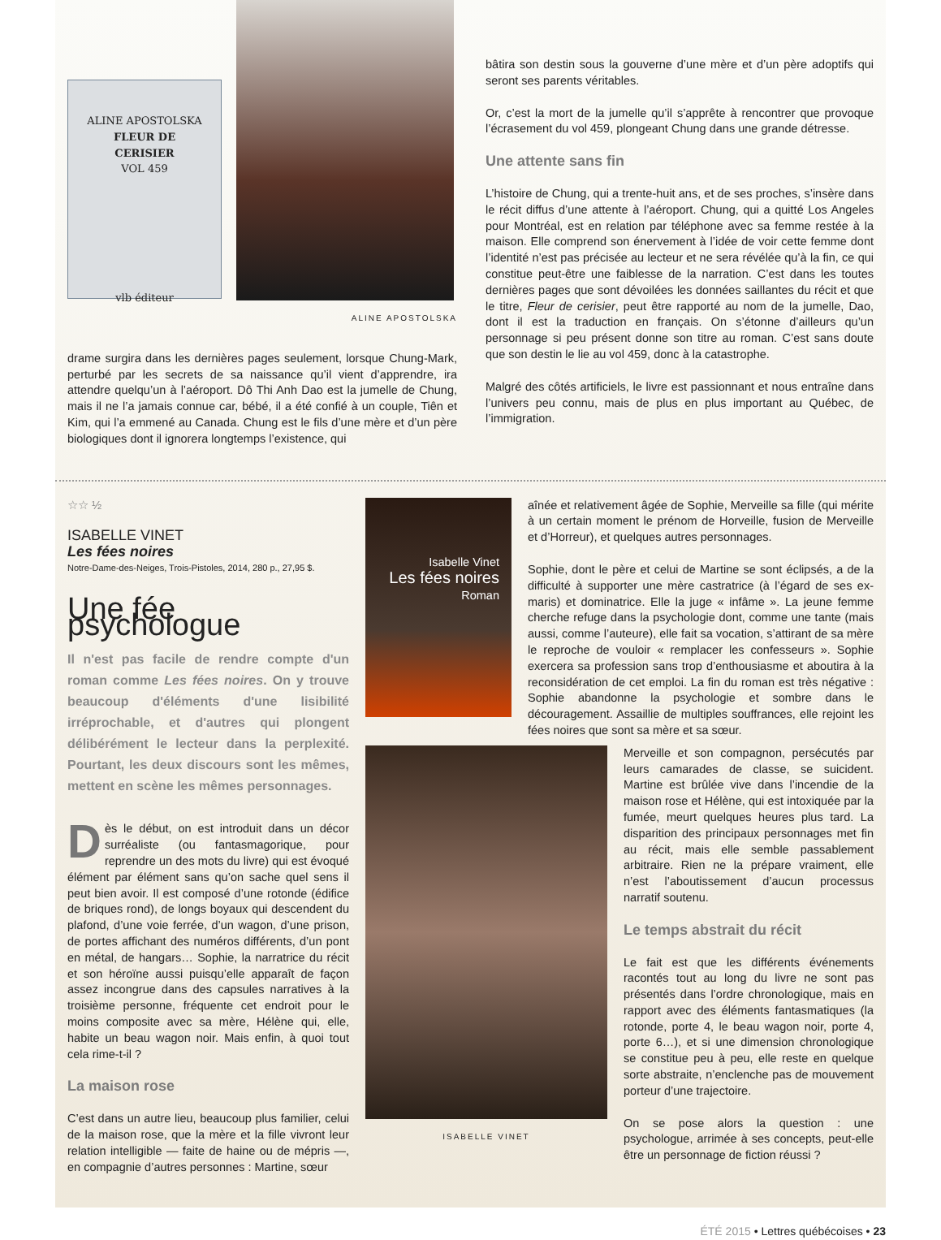ALINE APOSTOLSKA
FLEUR DE
CERISIER
VOL 459
vlb éditeur
ALINE APOSTOLSKA
drame surgira dans les dernières pages seulement, lorsque Chung-Mark, perturbé par les secrets de sa naissance qu’il vient d’apprendre, ira attendre quelqu’un à l’aéroport. Dô Thi Anh Dao est la jumelle de Chung, mais il ne l’a jamais connue car, bébé, il a été confié à un couple, Tiên et Kim, qui l’a emmené au Canada. Chung est le fils d’une mère et d’un père biologiques dont il ignorera longtemps l’existence, qui
bâtira son destin sous la gouverne d’une mère et d’un père adoptifs qui seront ses parents véritables.
Or, c’est la mort de la jumelle qu’il s’apprête à rencontrer que provoque l’écrasement du vol 459, plongeant Chung dans une grande détresse.
Une attente sans fin
L’histoire de Chung, qui a trente-huit ans, et de ses proches, s’insère dans le récit diffus d’une attente à l’aéroport. Chung, qui a quitté Los Angeles pour Montréal, est en relation par téléphone avec sa femme restée à la maison. Elle comprend son énervement à l’idée de voir cette femme dont l’identité n’est pas précisée au lecteur et ne sera révélée qu’à la fin, ce qui constitue peut-être une faiblesse de la narration. C’est dans les toutes dernières pages que sont dévoilées les données saillantes du récit et que le titre, Fleur de cerisier, peut être rapporté au nom de la jumelle, Dao, dont il est la traduction en français. On s’étonne d’ailleurs qu’un personnage si peu présent donne son titre au roman. C’est sans doute que son destin le lie au vol 459, donc à la catastrophe.
Malgré des côtés artificiels, le livre est passionnant et nous entraîne dans l’univers peu connu, mais de plus en plus important au Québec, de l’immigration.
☆☆ ½
ISABELLE VINET
Les fées noires
Notre-Dame-des-Neiges, Trois-Pistoles, 2014, 280 p., 27,95 $.
Une fée psychologue
Il n'est pas facile de rendre compte d'un roman comme Les fées noires. On y trouve beaucoup d'éléments d'une lisibilité irréprochable, et d'autres qui plongent délibérément le lecteur dans la perplexité. Pourtant, les deux discours sont les mêmes, mettent en scène les mêmes personnages.
Dès le début, on est introduit dans un décor surréaliste (ou fantasmagorique, pour reprendre un des mots du livre) qui est évoqué élément par élément sans qu’on sache quel sens il peut bien avoir. Il est composé d’une rotonde (édifice de briques rond), de longs boyaux qui descendent du plafond, d’une voie ferrée, d’un wagon, d’une prison, de portes affichant des numéros différents, d’un pont en métal, de hangars… Sophie, la narratrice du récit et son héroïne aussi puisqu’elle apparaît de façon assez incongrue dans des capsules narratives à la troisième personne, fréquente cet endroit pour le moins composite avec sa mère, Hélène qui, elle, habite un beau wagon noir. Mais enfin, à quoi tout cela rime-t-il ?
La maison rose
C’est dans un autre lieu, beaucoup plus familier, celui de la maison rose, que la mère et la fille vivront leur relation intelligible — faite de haine ou de mépris —, en compagnie d’autres personnes : Martine, sœur
Isabelle Vinet
Les fées noires
Roman
aînée et relativement âgée de Sophie, Merveille sa fille (qui mérite à un certain moment le prénom de Horveille, fusion de Merveille et d’Horreur), et quelques autres personnages.
Sophie, dont le père et celui de Martine se sont éclipsés, a de la difficulté à supporter une mère castratrice (à l’égard de ses ex-maris) et dominatrice. Elle la juge « infâme ». La jeune femme cherche refuge dans la psychologie dont, comme une tante (mais aussi, comme l’auteure), elle fait sa vocation, s’attirant de sa mère le reproche de vouloir « remplacer les confesseurs ». Sophie exercera sa profession sans trop d’enthousiasme et aboutira à la reconsidération de cet emploi. La fin du roman est très négative : Sophie abandonne la psychologie et sombre dans le découragement. Assaillie de multiples souffrances, elle rejoint les fées noires que sont sa mère et sa sœur.
ISABELLE VINET
Merveille et son compagnon, persécutés par leurs camarades de classe, se suicident. Martine est brûlée vive dans l’incendie de la maison rose et Hélène, qui est intoxiquée par la fumée, meurt quelques heures plus tard. La disparition des principaux personnages met fin au récit, mais elle semble passablement arbitraire. Rien ne la prépare vraiment, elle n’est l’aboutissement d’aucun processus narratif soutenu.
Le temps abstrait du récit
Le fait est que les différents événements racontés tout au long du livre ne sont pas présentés dans l’ordre chronologique, mais en rapport avec des éléments fantasmatiques (la rotonde, porte 4, le beau wagon noir, porte 4, porte 6…), et si une dimension chronologique se constitue peu à peu, elle reste en quelque sorte abstraite, n’enclenche pas de mouvement porteur d’une trajectoire.
On se pose alors la question : une psychologue, arrimée à ses concepts, peut-elle être un personnage de fiction réussi ?
ÉTÉ 2015 • Lettres québécoises • 23